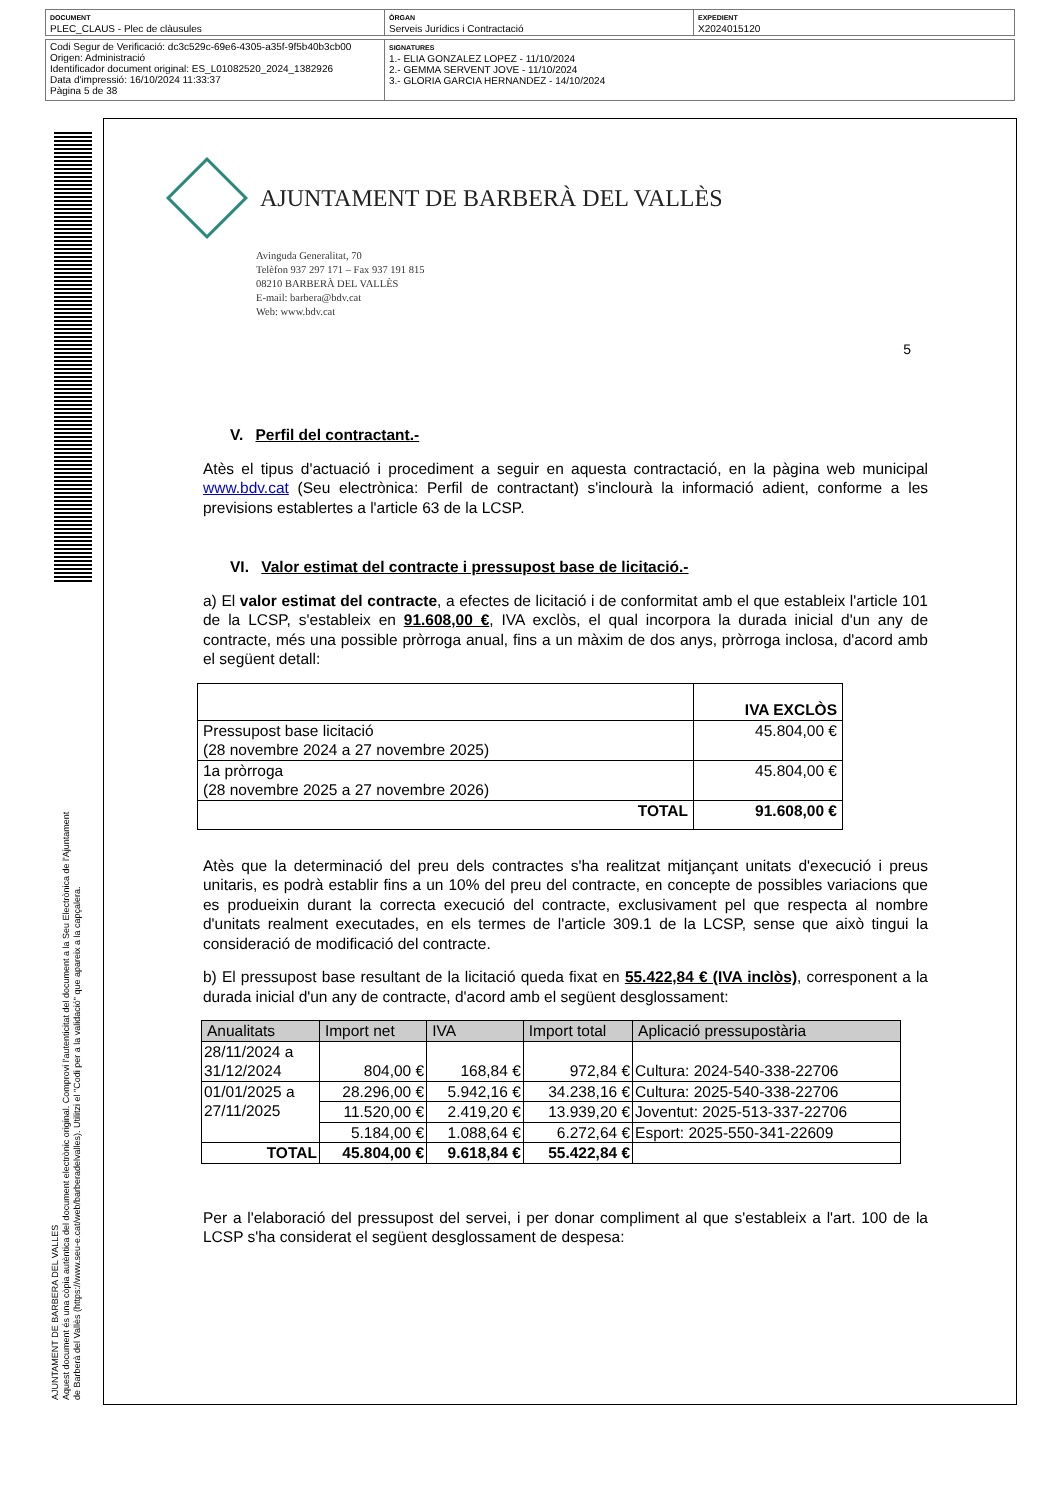| DOCUMENT PLEC_CLAUS - Plec de clàusules | ÒRGAN Serveis Jurídics i Contractació | EXPEDIENT X2024015120 |
| Codi Segur de Verificació: dc3c529c-69e6-4305-a35f-9f5b40b3cb00 Origen: Administració Identificador document original: ES_L01082520_2024_1382926 Data d'impressió: 16/10/2024 11:33:37 Pàgina 5 de 38 | SIGNATURES 1.- ELIA GONZALEZ LOPEZ - 11/10/2024 2.- GEMMA SERVENT JOVE - 11/10/2024 3.- GLORIA GARCIA HERNANDEZ - 14/10/2024 |
AJUNTAMENT DE BARBERA DEL VALLES
Aquest document és una còpia autèntica del document electrònic original. Comprovi l'autenticitat del document a la Seu Electrònica de l'Ajuntament de Barberà del Vallès (https://www.seu-e.cat/web/barberadelvalles). Utilitzi el "Codi per a la validació" que apareix a la capçalera.
AJUNTAMENT DE BARBERÀ DEL VALLÈS
Avinguda Generalitat, 70
Telèfon 937 297 171 – Fax 937 191 815
08210 BARBERÀ DEL VALLÈS
E-mail: barbera@bdv.cat
Web: www.bdv.cat
5
V. Perfil del contractant.-
Atès el tipus d'actuació i procediment a seguir en aquesta contractació, en la pàgina web municipal www.bdv.cat (Seu electrònica: Perfil de contractant) s'inclourà la informació adient, conforme a les previsions establertes a l'article 63 de la LCSP.
VI. Valor estimat del contracte i pressupost base de licitació.-
a) El valor estimat del contracte, a efectes de licitació i de conformitat amb el que estableix l'article 101 de la LCSP, s'estableix en 91.608,00 €, IVA exclòs, el qual incorpora la durada inicial d'un any de contracte, més una possible pròrroga anual, fins a un màxim de dos anys, pròrroga inclosa, d'acord amb el següent detall:
| | IVA EXCLÒS |
| Pressupost base licitació (28 novembre 2024 a 27 novembre 2025) | 45.804,00 € |
| 1a pròrroga (28 novembre 2025 a 27 novembre 2026) | 45.804,00 € |
| TOTAL | 91.608,00 € |
Atès que la determinació del preu dels contractes s'ha realitzat mitjançant unitats d'execució i preus unitaris, es podrà establir fins a un 10% del preu del contracte, en concepte de possibles variacions que es produeixin durant la correcta execució del contracte, exclusivament pel que respecta al nombre d'unitats realment executades, en els termes de l'article 309.1 de la LCSP, sense que això tingui la consideració de modificació del contracte.
b) El pressupost base resultant de la licitació queda fixat en 55.422,84 € (IVA inclòs), corresponent a la durada inicial d'un any de contracte, d'acord amb el següent desglossament:
| Anualitats | Import net | IVA | Import total | Aplicació pressupostària |
| --- | --- | --- | --- | --- |
| 28/11/2024 a 31/12/2024 | 804,00 € | 168,84 € | 972,84 € | Cultura: 2024-540-338-22706 |
| 01/01/2025 a 27/11/2025 | 28.296,00 € | 5.942,16 € | 34.238,16 € | Cultura: 2025-540-338-22706 |
| | 11.520,00 € | 2.419,20 € | 13.939,20 € | Joventut: 2025-513-337-22706 |
| | 5.184,00 € | 1.088,64 € | 6.272,64 € | Esport: 2025-550-341-22609 |
| TOTAL | 45.804,00 € | 9.618,84 € | 55.422,84 € | |
Per a l'elaboració del pressupost del servei, i per donar compliment al que s'estableix a l'art. 100 de la LCSP s'ha considerat el següent desglossament de despesa: